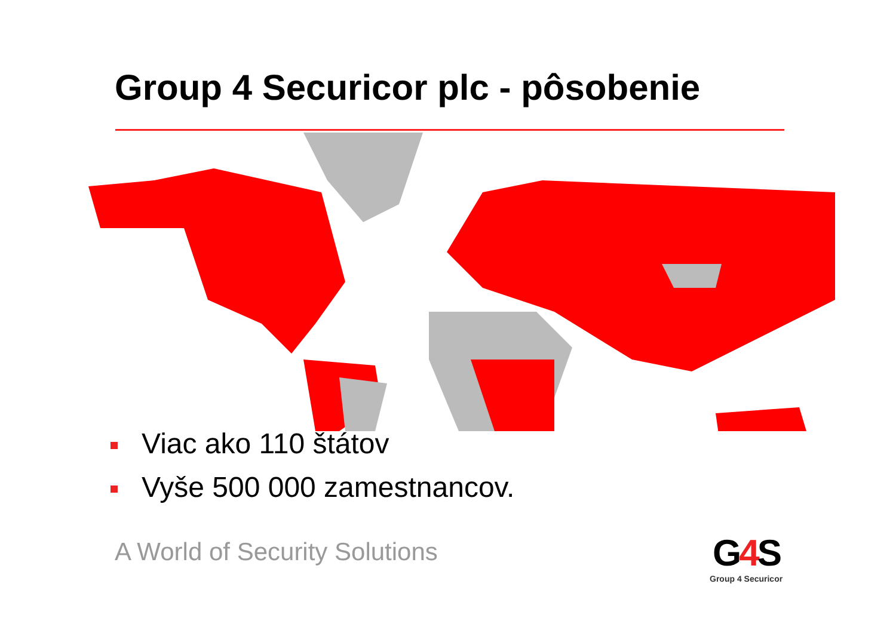Group 4 Securicor plc - pôsobenie
Viac ako 110 štátov
Vyše 500 000 zamestnancov.
A World of Security Solutions
G4 S
Group 4 Securicor